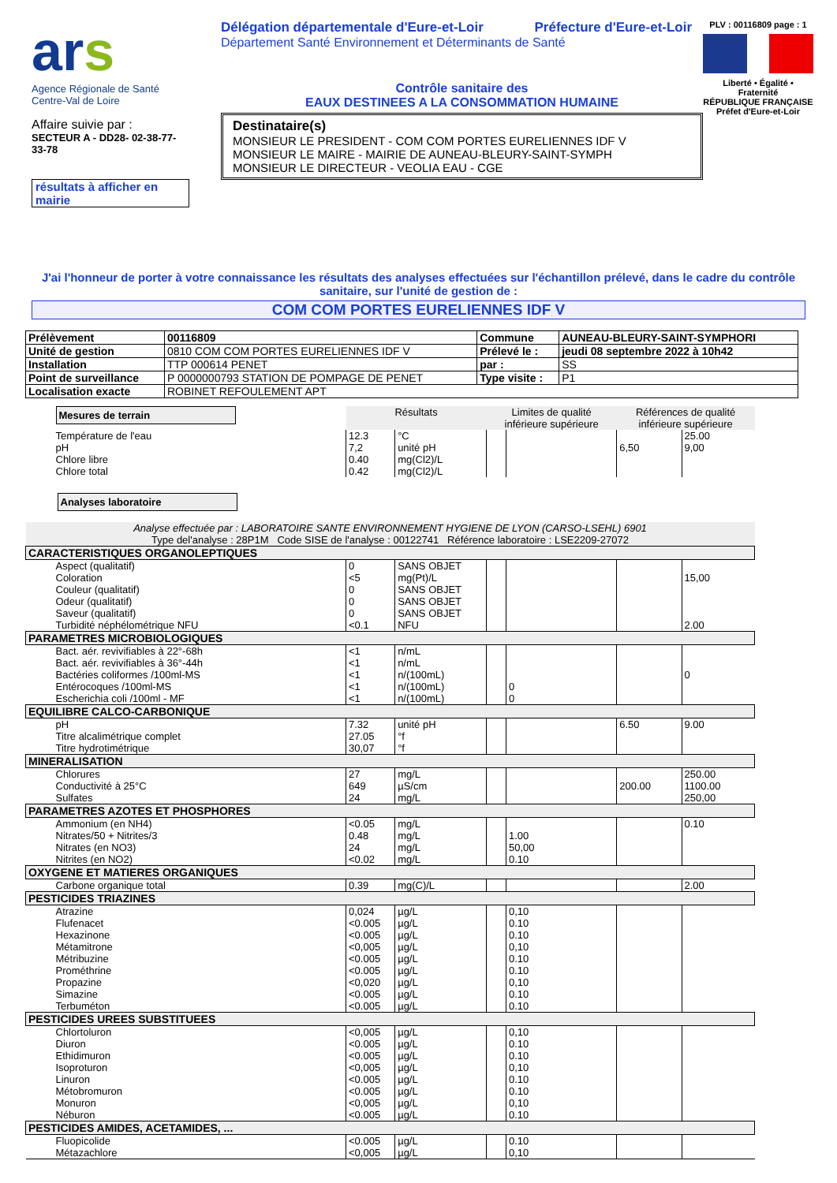ars
Agence Régionale de Santé
Centre-Val de Loire
Affaire suivie par :
SECTEUR A - DD28- 02-38-77-33-78
résultats à afficher en mairie
Délégation départementale d'Eure-et-Loir Préfecture d'Eure-et-Loir
Département Santé Environnement et Déterminants de Santé
Contrôle sanitaire des
EAUX DESTINEES A LA CONSOMMATION HUMAINE
Destinataire(s)
MONSIEUR LE PRESIDENT - COM COM PORTES EURELIENNES IDF V
MONSIEUR LE MAIRE - MAIRIE DE AUNEAU-BLEURY-SAINT-SYMPH
MONSIEUR LE DIRECTEUR - VEOLIA EAU - CGE
PLV : 00116809 page : 1
Liberté • Égalité • Fraternité
RÉPUBLIQUE FRANÇAISE
Préfet d'Eure-et-Loir
J'ai l'honneur de porter à votre connaissance les résultats des analyses effectuées sur l'échantillon prélevé, dans le cadre du contrôle sanitaire, sur l'unité de gestion de :
COM COM PORTES EURELIENNES IDF V
| Prélèvement | 00116809 | Commune | AUNEAU-BLEURY-SAINT-SYMPHORI |
| Unité de gestion | 0810 COM COM PORTES EURELIENNES IDF V | Prélevé le : | jeudi 08 septembre 2022 à 10h42 |
| Installation | TTP 000614 PENET | par : | SS |
| Point de surveillance | P 0000000793 STATION DE POMPAGE DE PENET | Type visite : | P1 |
| Localisation exacte | ROBINET REFOULEMENT APT | | |
| Mesures de terrain | Résultats | | Limites de qualité inférieure supérieure | | Références de qualité inférieure supérieure | |
| Température de l'eau | 12.3 | °C | | | | 25.00 |
| pH | 7,2 | unité pH | | | 6,50 | 9,00 |
| Chlore libre | 0.40 | mg(Cl2)/L | | | | |
| Chlore total | 0.42 | mg(Cl2)/L | | | | |
| Analyses laboratoire | | | | | | |
| Analyse effectuée par : LABORATOIRE SANTE ENVIRONNEMENT HYGIENE DE LYON (CARSO-LSEHL) 6901 Type del'analyse : 28P1M Code SISE de l'analyse : 00122741 Référence laboratoire : LSE2209-27072 | | | | | | |
| CARACTERISTIQUES ORGANOLEPTIQUES | | | | | | |
| Aspect (qualitatif) | 0 | SANS OBJET | | | | |
| Coloration | <5 | mg(Pt)/L | | | | 15,00 |
| Couleur (qualitatif) | 0 | SANS OBJET | | | | |
| Odeur (qualitatif) | 0 | SANS OBJET | | | | |
| Saveur (qualitatif) | 0 | SANS OBJET | | | | |
| Turbidité néphélométrique NFU | <0.1 | NFU | | | | 2.00 |
| PARAMETRES MICROBIOLOGIQUES | | | | | | |
| Bact. aér. revivifiables à 22°-68h | <1 | n/mL | | | | |
| Bact. aér. revivifiables à 36°-44h | <1 | n/mL | | | | |
| Bactéries coliformes /100ml-MS | <1 | n/(100mL) | | | | 0 |
| Entérocoques /100ml-MS | <1 | n/(100mL) | | 0 | | |
| Escherichia coli /100ml - MF | <1 | n/(100mL) | | 0 | | |
| EQUILIBRE CALCO-CARBONIQUE | | | | | | |
| pH | 7.32 | unité pH | | | 6.50 | 9.00 |
| Titre alcalimétrique complet | 27.05 | °f | | | | |
| Titre hydrotimétrique | 30,07 | °f | | | | |
| MINERALISATION | | | | | | |
| Chlorures | 27 | mg/L | | | | 250.00 |
| Conductivité à 25°C | 649 | µS/cm | | | 200.00 | 1100.00 |
| Sulfates | 24 | mg/L | | | | 250,00 |
| PARAMETRES AZOTES ET PHOSPHORES | | | | | | |
| Ammonium (en NH4) | <0.05 | mg/L | | | | 0.10 |
| Nitrates/50 + Nitrites/3 | 0.48 | mg/L | | 1.00 | | |
| Nitrates (en NO3) | 24 | mg/L | | 50,00 | | |
| Nitrites (en NO2) | <0.02 | mg/L | | 0.10 | | |
| OXYGENE ET MATIERES ORGANIQUES | | | | | | |
| Carbone organique total | 0.39 | mg(C)/L | | | | 2.00 |
| PESTICIDES TRIAZINES | | | | | | |
| Atrazine | 0,024 | µg/L | | 0,10 | | |
| Flufenacet | <0.005 | µg/L | | 0.10 | | |
| Hexazinone | <0.005 | µg/L | | 0.10 | | |
| Métamitrone | <0,005 | µg/L | | 0,10 | | |
| Métribuzine | <0.005 | µg/L | | 0.10 | | |
| Prométhrine | <0.005 | µg/L | | 0.10 | | |
| Propazine | <0,020 | µg/L | | 0,10 | | |
| Simazine | <0.005 | µg/L | | 0.10 | | |
| Terbuméton | <0.005 | µg/L | | 0.10 | | |
| PESTICIDES UREES SUBSTITUEES | | | | | | |
| Chlortoluron | <0,005 | µg/L | | 0,10 | | |
| Diuron | <0.005 | µg/L | | 0.10 | | |
| Ethidimuron | <0.005 | µg/L | | 0.10 | | |
| Isoproturon | <0,005 | µg/L | | 0,10 | | |
| Linuron | <0.005 | µg/L | | 0.10 | | |
| Métobromuron | <0.005 | µg/L | | 0.10 | | |
| Monuron | <0,005 | µg/L | | 0,10 | | |
| Néburon | <0.005 | µg/L | | 0.10 | | |
| PESTICIDES AMIDES, ACETAMIDES, ... | | | | | | |
| Fluopicolide | <0.005 | µg/L | | 0.10 | | |
| Métazachlore | <0,005 | µg/L | | 0,10 | | |